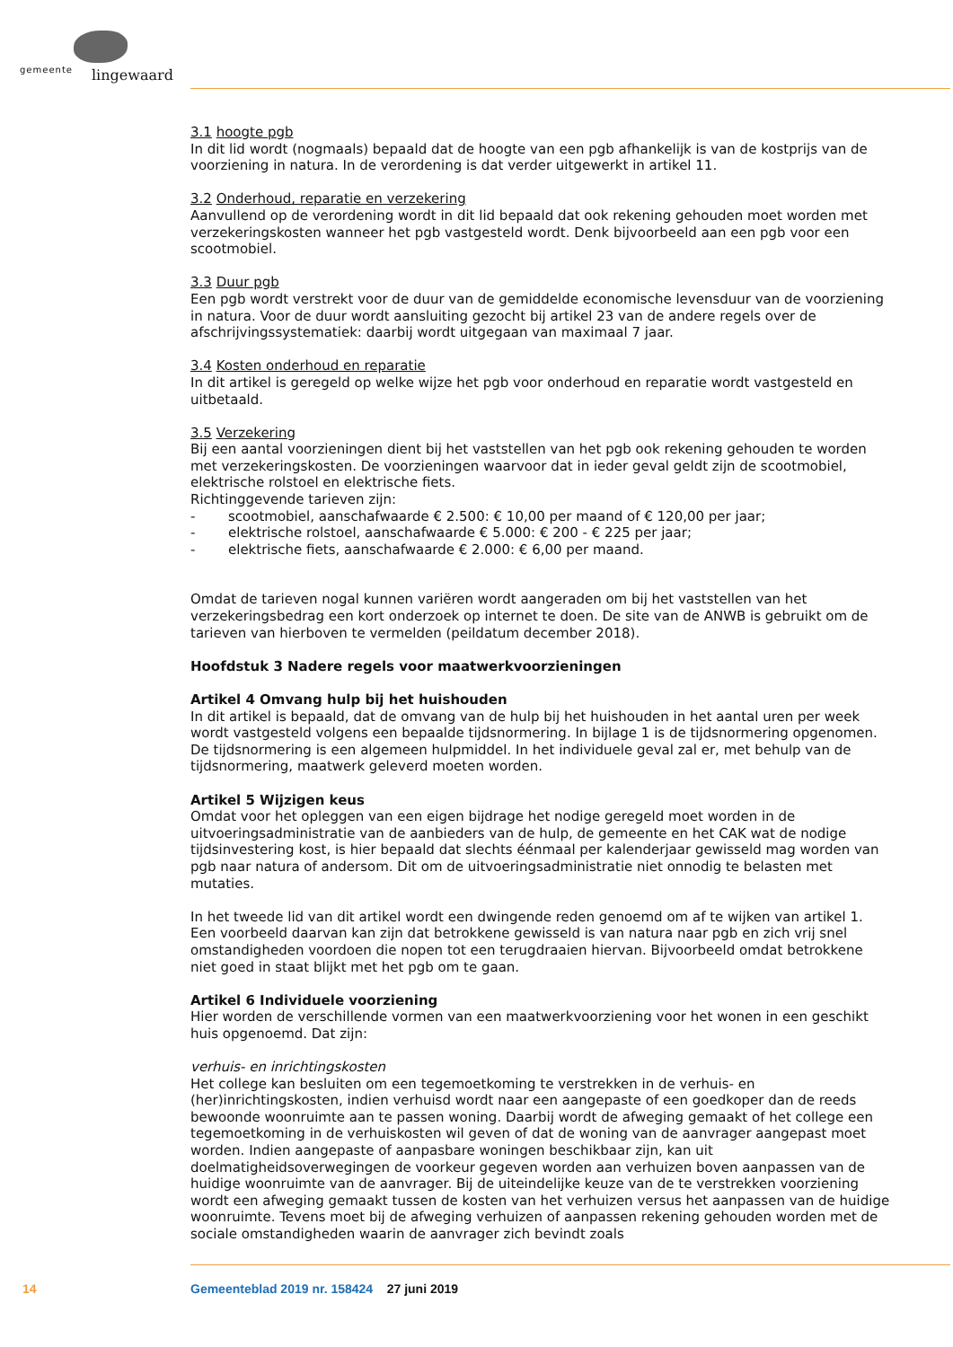gemeente lingewaard
3.1 hoogte pgb
In dit lid wordt (nogmaals) bepaald dat de hoogte van een pgb afhankelijk is van de kostprijs van de voorziening in natura. In de verordening is dat verder uitgewerkt in artikel 11.
3.2 Onderhoud, reparatie en verzekering
Aanvullend op de verordening wordt in dit lid bepaald dat ook rekening gehouden moet worden met verzekeringskosten wanneer het pgb vastgesteld wordt. Denk bijvoorbeeld aan een pgb voor een scootmobiel.
3.3 Duur pgb
Een pgb wordt verstrekt voor de duur van de gemiddelde economische levensduur van de voorziening in natura. Voor de duur wordt aansluiting gezocht bij artikel 23 van de andere regels over de afschrijvingssystematiek: daarbij wordt uitgegaan van maximaal 7 jaar.
3.4 Kosten onderhoud en reparatie
In dit artikel is geregeld op welke wijze het pgb voor onderhoud en reparatie wordt vastgesteld en uitbetaald.
3.5 Verzekering
Bij een aantal voorzieningen dient bij het vaststellen van het pgb ook rekening gehouden te worden met verzekeringskosten. De voorzieningen waarvoor dat in ieder geval geldt zijn de scootmobiel, elektrische rolstoel en elektrische fiets.
Richtinggevende tarieven zijn:
- scootmobiel, aanschafwaarde € 2.500: € 10,00 per maand of € 120,00 per jaar;
- elektrische rolstoel, aanschafwaarde € 5.000: € 200 - € 225 per jaar;
- elektrische fiets, aanschafwaarde € 2.000: € 6,00 per maand.
Omdat de tarieven nogal kunnen variëren wordt aangeraden om bij het vaststellen van het verzekeringsbedrag een kort onderzoek op internet te doen. De site van de ANWB is gebruikt om de tarieven van hierboven te vermelden (peildatum december 2018).
Hoofdstuk 3 Nadere regels voor maatwerkvoorzieningen
Artikel 4 Omvang hulp bij het huishouden
In dit artikel is bepaald, dat de omvang van de hulp bij het huishouden in het aantal uren per week wordt vastgesteld volgens een bepaalde tijdsnormering. In bijlage 1 is de tijdsnormering opgenomen. De tijdsnormering is een algemeen hulpmiddel. In het individuele geval zal er, met behulp van de tijdsnormering, maatwerk geleverd moeten worden.
Artikel 5 Wijzigen keus
Omdat voor het opleggen van een eigen bijdrage het nodige geregeld moet worden in de uitvoeringsadministratie van de aanbieders van de hulp, de gemeente en het CAK wat de nodige tijdsinvestering kost, is hier bepaald dat slechts éénmaal per kalenderjaar gewisseld mag worden van pgb naar natura of andersom. Dit om de uitvoeringsadministratie niet onnodig te belasten met mutaties.
In het tweede lid van dit artikel wordt een dwingende reden genoemd om af te wijken van artikel 1. Een voorbeeld daarvan kan zijn dat betrokkene gewisseld is van natura naar pgb en zich vrij snel omstandigheden voordoen die nopen tot een terugdraaien hiervan. Bijvoorbeeld omdat betrokkene niet goed in staat blijkt met het pgb om te gaan.
Artikel 6 Individuele voorziening
Hier worden de verschillende vormen van een maatwerkvoorziening voor het wonen in een geschikt huis opgenoemd. Dat zijn:
verhuis- en inrichtingskosten
Het college kan besluiten om een tegemoetkoming te verstrekken in de verhuis- en (her)inrichtingskosten, indien verhuisd wordt naar een aangepaste of een goedkoper dan de reeds bewoonde woonruimte aan te passen woning. Daarbij wordt de afweging gemaakt of het college een tegemoetkoming in de verhuiskosten wil geven of dat de woning van de aanvrager aangepast moet worden. Indien aangepaste of aanpasbare woningen beschikbaar zijn, kan uit doelmatigheidsoverwegingen de voorkeur gegeven worden aan verhuizen boven aanpassen van de huidige woonruimte van de aanvrager. Bij de uiteindelijke keuze van de te verstrekken voorziening wordt een afweging gemaakt tussen de kosten van het verhuizen versus het aanpassen van de huidige woonruimte. Tevens moet bij de afweging verhuizen of aanpassen rekening gehouden worden met de sociale omstandigheden waarin de aanvrager zich bevindt zoals
14
Gemeenteblad 2019 nr. 158424 27 juni 2019